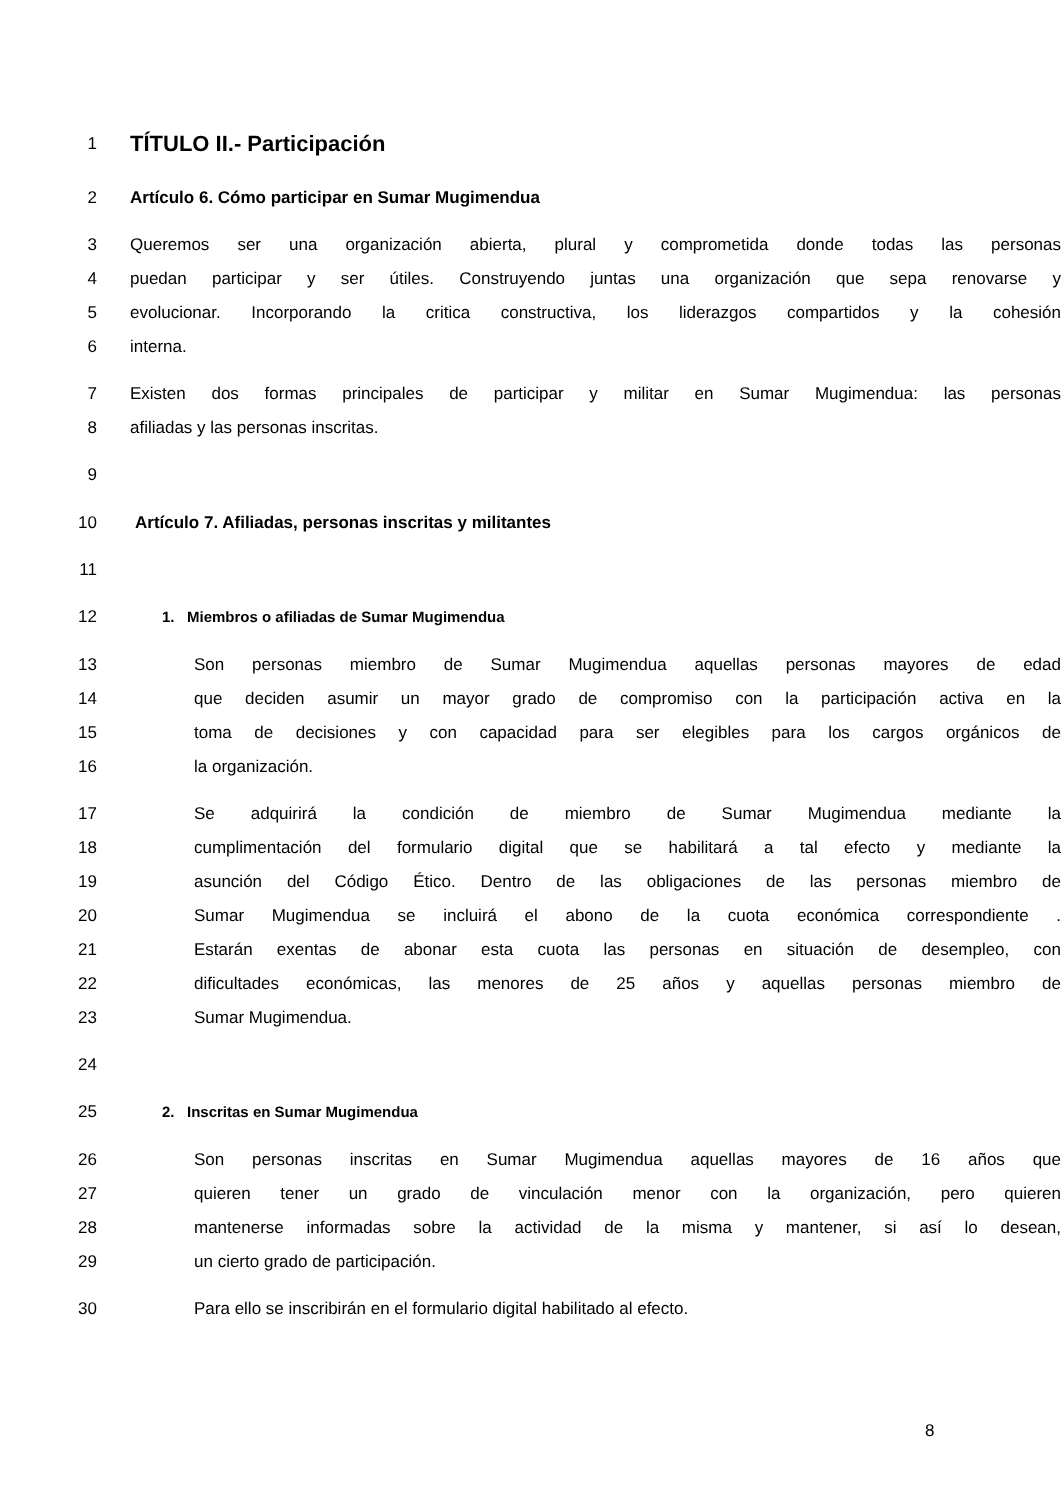1 TÍTULO II.- Participación
2 Artículo 6. Cómo participar en Sumar Mugimendua
3 Queremos ser una organización abierta, plural y comprometida donde todas las personas
4 puedan participar y ser útiles. Construyendo juntas una organización que sepa renovarse y
5 evolucionar. Incorporando la critica constructiva, los liderazgos compartidos y la cohesión
6 interna.
7 Existen dos formas principales de participar y militar en Sumar Mugimendua: las personas
8 afiliadas y las personas inscritas.
9
10 Artículo 7. Afiliadas, personas inscritas y militantes
11
12 1. Miembros o afiliadas de Sumar Mugimendua
13 Son personas miembro de Sumar Mugimendua aquellas personas mayores de edad
14 que deciden asumir un mayor grado de compromiso con la participación activa en la
15 toma de decisiones y con capacidad para ser elegibles para los cargos orgánicos de
16 la organización.
17 Se adquirirá la condición de miembro de Sumar Mugimendua mediante la
18 cumplimentación del formulario digital que se habilitará a tal efecto y mediante la
19 asunción del Código Ético. Dentro de las obligaciones de las personas miembro de
20 Sumar Mugimendua se incluirá el abono de la cuota económica correspondiente .
21 Estarán exentas de abonar esta cuota las personas en situación de desempleo, con
22 dificultades económicas, las menores de 25 años y aquellas personas miembro de
23 Sumar Mugimendua.
24
25 2. Inscritas en Sumar Mugimendua
26 Son personas inscritas en Sumar Mugimendua aquellas mayores de 16 años que
27 quieren tener un grado de vinculación menor con la organización, pero quieren
28 mantenerse informadas sobre la actividad de la misma y mantener, si así lo desean,
29 un cierto grado de participación.
30 Para ello se inscribirán en el formulario digital habilitado al efecto.
8